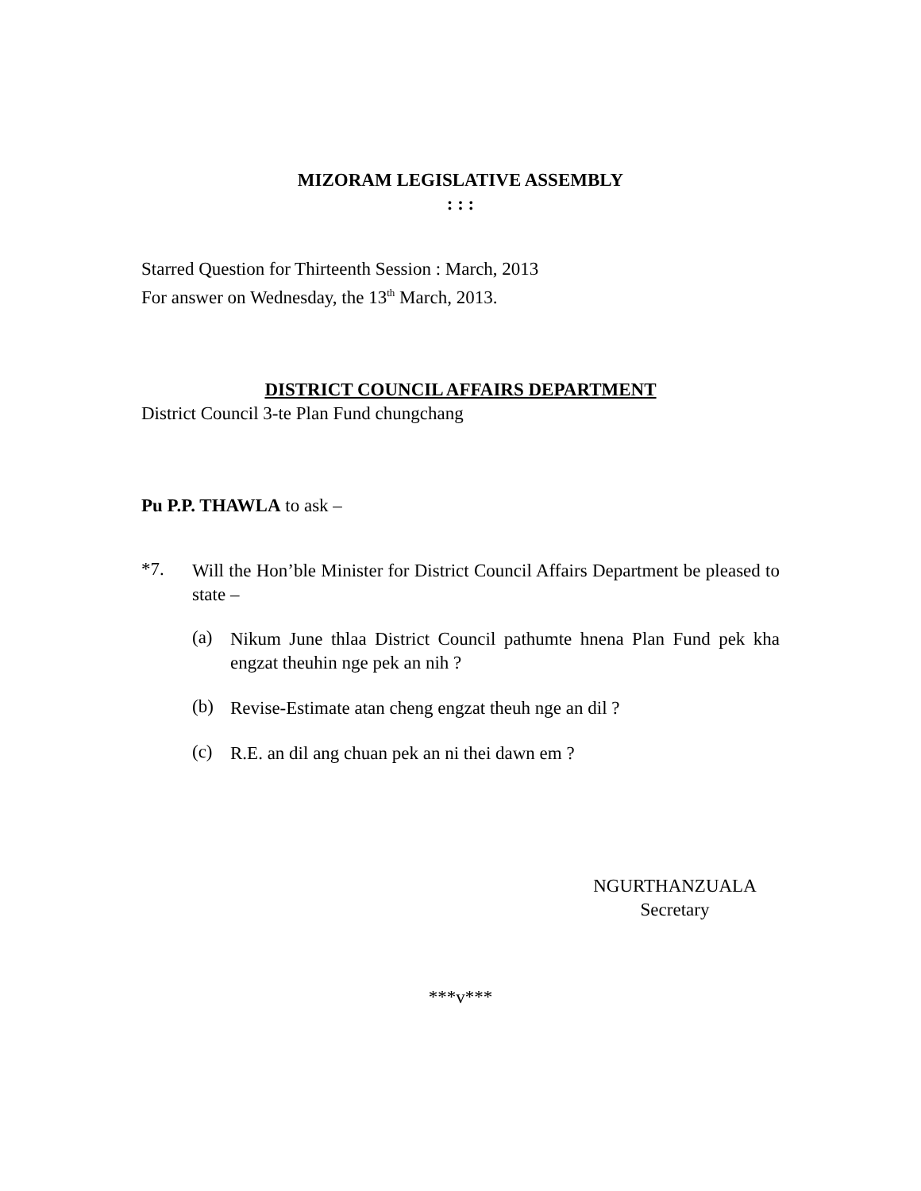MIZORAM LEGISLATIVE ASSEMBLY
: : :
Starred Question for Thirteenth Session : March, 2013
For answer on Wednesday, the 13<sup>th</sup> March, 2013.
DISTRICT COUNCIL AFFAIRS DEPARTMENT
District Council 3-te Plan Fund chungchang
Pu P.P. THAWLA to ask –
*7.
Will the Hon’ble Minister for District Council Affairs Department be pleased to state –
(a)
Nikum June thlaa District Council pathumte hnena Plan Fund pek kha engzat theuhin nge pek an nih ?
(b)
Revise-Estimate atan cheng engzat theuh nge an dil ?
(c)
R.E. an dil ang chuan pek an ni thei dawn em ?
NGURTHANZUALA
Secretary
***v***